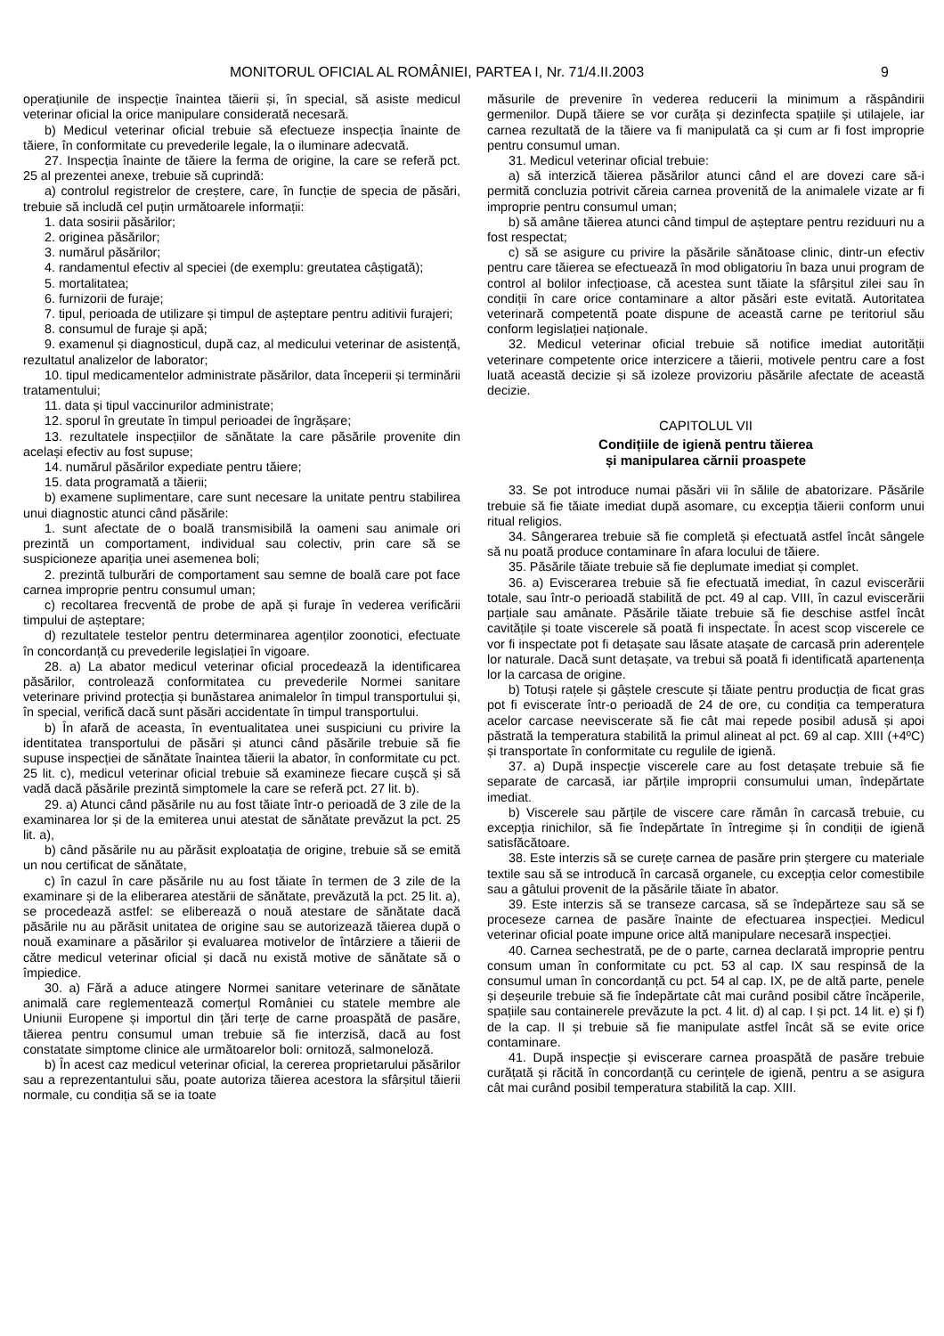MONITORUL OFICIAL AL ROMÂNIEI, PARTEA I, Nr. 71/4.II.2003 9
operațiunile de inspecție înaintea tăierii și, în special, să asiste medicul veterinar oficial la orice manipulare considerată necesară.
b) Medicul veterinar oficial trebuie să efectueze inspecția înainte de tăiere, în conformitate cu prevederile legale, la o iluminare adecvată.
27. Inspecția înainte de tăiere la ferma de origine, la care se referă pct. 25 al prezentei anexe, trebuie să cuprindă:
a) controlul registrelor de creștere, care, în funcție de specia de păsări, trebuie să includă cel puțin următoarele informații:
1. data sosirii păsărilor;
2. originea păsărilor;
3. numărul păsărilor;
4. randamentul efectiv al speciei (de exemplu: greutatea câștigată);
5. mortalitatea;
6. furnizorii de furaje;
7. tipul, perioada de utilizare și timpul de așteptare pentru aditivii furajeri;
8. consumul de furaje și apă;
9. examenul și diagnosticul, după caz, al medicului veterinar de asistență, rezultatul analizelor de laborator;
10. tipul medicamentelor administrate păsărilor, data începerii și terminării tratamentului;
11. data și tipul vaccinurilor administrate;
12. sporul în greutate în timpul perioadei de îngrășare;
13. rezultatele inspecțiilor de sănătate la care păsările provenite din același efectiv au fost supuse;
14. numărul păsărilor expediate pentru tăiere;
15. data programată a tăierii;
b) examene suplimentare, care sunt necesare la unitate pentru stabilirea unui diagnostic atunci când păsările:
1. sunt afectate de o boală transmisibilă la oameni sau animale ori prezintă un comportament, individual sau colectiv, prin care să se suspicioneze apariția unei asemenea boli;
2. prezintă tulburări de comportament sau semne de boală care pot face carnea improprie pentru consumul uman;
c) recoltarea frecventă de probe de apă și furaje în vederea verificării timpului de așteptare;
d) rezultatele testelor pentru determinarea agenților zoonotici, efectuate în concordanță cu prevederile legislației în vigoare.
28. a) La abator medicul veterinar oficial procedează la identificarea păsărilor, controlează conformitatea cu prevederile Normei sanitare veterinare privind protecția și bunăstarea animalelor în timpul transportului și, în special, verifică dacă sunt păsări accidentate în timpul transportului.
b) În afară de aceasta, în eventualitatea unei suspiciuni cu privire la identitatea transportului de păsări și atunci când păsările trebuie să fie supuse inspecției de sănătate înaintea tăierii la abator, în conformitate cu pct. 25 lit. c), medicul veterinar oficial trebuie să examineze fiecare cușcă și să vadă dacă păsările prezintă simptomele la care se referă pct. 27 lit. b).
29. a) Atunci când păsările nu au fost tăiate într-o perioadă de 3 zile de la examinarea lor și de la emiterea unui atestat de sănătate prevăzut la pct. 25 lit. a),
b) când păsările nu au părăsit exploatația de origine, trebuie să se emită un nou certificat de sănătate,
c) în cazul în care păsările nu au fost tăiate în termen de 3 zile de la examinare și de la eliberarea atestării de sănătate, prevăzută la pct. 25 lit. a), se procedează astfel: se eliberează o nouă atestare de sănătate dacă păsările nu au părăsit unitatea de origine sau se autorizează tăierea după o nouă examinare a păsărilor și evaluarea motivelor de întârziere a tăierii de către medicul veterinar oficial și dacă nu există motive de sănătate să o împiedice.
30. a) Fără a aduce atingere Normei sanitare veterinare de sănătate animală care reglementează comerțul României cu statele membre ale Uniunii Europene și importul din țări terțe de carne proaspătă de pasăre, tăierea pentru consumul uman trebuie să fie interzisă, dacă au fost constatate simptome clinice ale următoarelor boli: ornitoză, salmoneloză.
b) În acest caz medicul veterinar oficial, la cererea proprietarului păsărilor sau a reprezentantului său, poate autoriza tăierea acestora la sfârșitul tăierii normale, cu condiția să se ia toate
măsurile de prevenire în vederea reducerii la minimum a răspândirii germenilor. După tăiere se vor curăța și dezinfecta spațiile și utilajele, iar carnea rezultată de la tăiere va fi manipulată ca și cum ar fi fost improprie pentru consumul uman.
31. Medicul veterinar oficial trebuie:
a) să interzică tăierea păsărilor atunci când el are dovezi care să-i permită concluzia potrivit căreia carnea provenită de la animalele vizate ar fi improprie pentru consumul uman;
b) să amâne tăierea atunci când timpul de așteptare pentru reziduuri nu a fost respectat;
c) să se asigure cu privire la păsările sănătoase clinic, dintr-un efectiv pentru care tăierea se efectuează în mod obligatoriu în baza unui program de control al bolilor infecțioase, că acestea sunt tăiate la sfârșitul zilei sau în condiții în care orice contaminare a altor păsări este evitată. Autoritatea veterinară competentă poate dispune de această carne pe teritoriul său conform legislației naționale.
32. Medicul veterinar oficial trebuie să notifice imediat autorității veterinare competente orice interzicere a tăierii, motivele pentru care a fost luată această decizie și să izoleze provizoriu păsările afectate de această decizie.
CAPITOLUL VII
Condițiile de igienă pentru tăierea
și manipularea cărnii proaspete
33. Se pot introduce numai păsări vii în sălile de abatorizare. Păsările trebuie să fie tăiate imediat după asomare, cu excepția tăierii conform unui ritual religios.
34. Sângerarea trebuie să fie completă și efectuată astfel încât sângele să nu poată produce contaminare în afara locului de tăiere.
35. Păsările tăiate trebuie să fie deplumate imediat și complet.
36. a) Eviscerarea trebuie să fie efectuată imediat, în cazul eviscerării totale, sau într-o perioadă stabilită de pct. 49 al cap. VIII, în cazul eviscerării parțiale sau amânate. Păsările tăiate trebuie să fie deschise astfel încât cavitățile și toate viscerele să poată fi inspectate. În acest scop viscerele ce vor fi inspectate pot fi detașate sau lăsate atașate de carcasă prin aderențele lor naturale. Dacă sunt detașate, va trebui să poată fi identificată apartenența lor la carcasa de origine.
b) Totuși rațele și gâștele crescute și tăiate pentru producția de ficat gras pot fi eviscerate într-o perioadă de 24 de ore, cu condiția ca temperatura acelor carcase neeviscerate să fie cât mai repede posibil adusă și apoi păstrată la temperatura stabilită la primul alineat al pct. 69 al cap. XIII (+4ºC) și transportate în conformitate cu regulile de igienă.
37. a) După inspecție viscerele care au fost detașate trebuie să fie separate de carcasă, iar părțile improprii consumului uman, îndepărtate imediat.
b) Viscerele sau părțile de viscere care rămân în carcasă trebuie, cu excepția rinichilor, să fie îndepărtate în întregime și în condiții de igienă satisfăcătoare.
38. Este interzis să se curețe carnea de pasăre prin ștergere cu materiale textile sau să se introducă în carcasă organele, cu excepția celor comestibile sau a gâtului provenit de la păsările tăiate în abator.
39. Este interzis să se transeze carcasa, să se îndepărteze sau să se proceseze carnea de pasăre înainte de efectuarea inspecției. Medicul veterinar oficial poate impune orice altă manipulare necesară inspecției.
40. Carnea sechestrată, pe de o parte, carnea declarată improprie pentru consum uman în conformitate cu pct. 53 al cap. IX sau respinsă de la consumul uman în concordanță cu pct. 54 al cap. IX, pe de altă parte, penele și deșeurile trebuie să fie îndepărtate cât mai curând posibil către încăperile, spațiile sau containerele prevăzute la pct. 4 lit. d) al cap. I și pct. 14 lit. e) și f) de la cap. II și trebuie să fie manipulate astfel încât să se evite orice contaminare.
41. După inspecție și eviscerare carnea proaspătă de pasăre trebuie curățată și răcită în concordanță cu cerințele de igienă, pentru a se asigura cât mai curând posibil temperatura stabilită la cap. XIII.